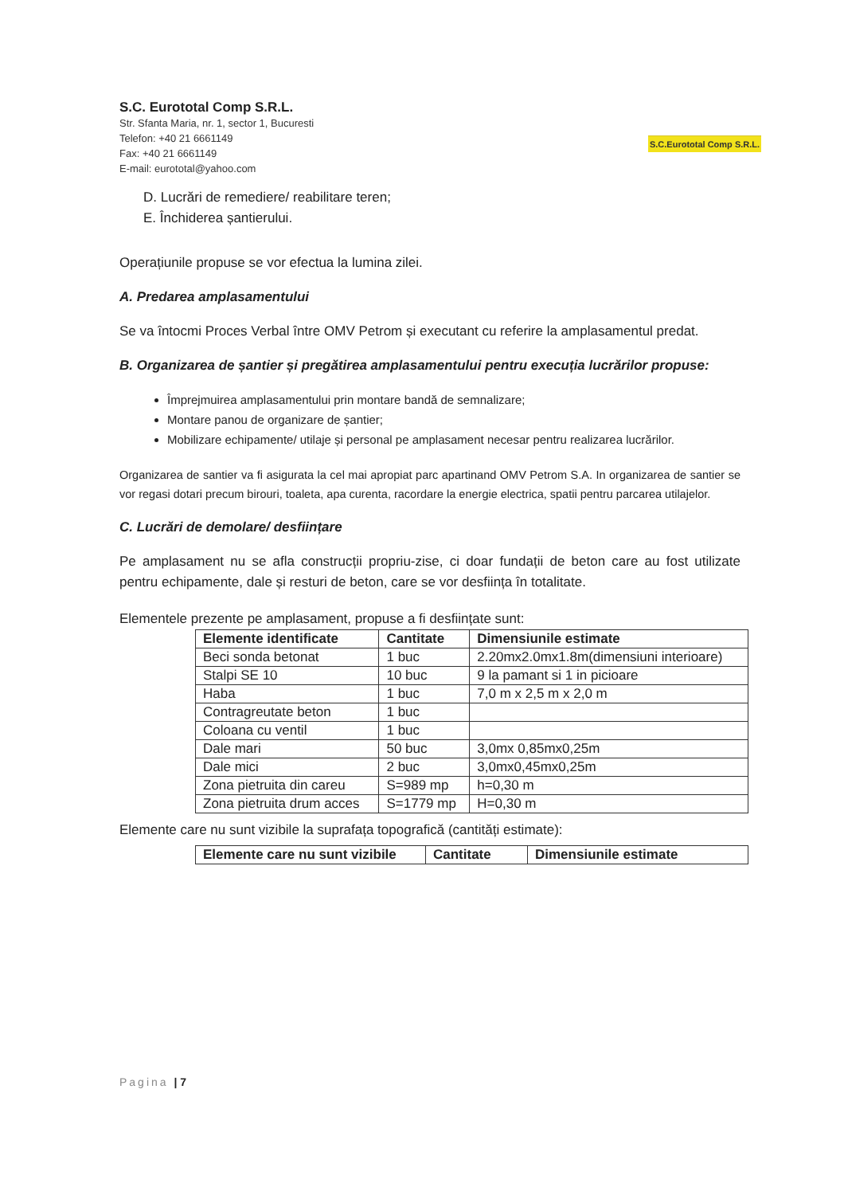S.C. Eurototal Comp S.R.L.
Str. Sfanta Maria, nr. 1, sector 1, Bucuresti
Telefon: +40 21 6661149
Fax: +40 21 6661149
E-mail: eurototal@yahoo.com
S.C.Eurototal Comp S.R.L.
D. Lucrări de remediere/ reabilitare teren;
E. Închiderea șantierului.
Operațiunile propuse se vor efectua la lumina zilei.
A. Predarea amplasamentului
Se va întocmi Proces Verbal între OMV Petrom și executant cu referire la amplasamentul predat.
B. Organizarea de șantier și pregătirea amplasamentului pentru execuția lucrărilor propuse:
Împrejmuirea amplasamentului prin montare bandă de semnalizare;
Montare panou de organizare de șantier;
Mobilizare echipamente/ utilaje și personal pe amplasament necesar pentru realizarea lucrărilor.
Organizarea de santier va fi asigurata la cel mai apropiat parc apartinand OMV Petrom S.A. In organizarea de santier se vor regasi dotari precum birouri, toaleta, apa curenta, racordare la energie electrica, spatii pentru parcarea utilajelor.
C. Lucrări de demolare/ desființare
Pe amplasament nu se afla construcții propriu-zise, ci doar fundații de beton care au fost utilizate pentru echipamente, dale și resturi de beton, care se vor desființa în totalitate.
Elementele prezente pe amplasament, propuse a fi desființate sunt:
| Elemente identificate | Cantitate | Dimensiunile estimate |
| --- | --- | --- |
| Beci sonda betonat | 1 buc | 2.20mx2.0mx1.8m(dimensiuni interioare) |
| Stalpi SE 10 | 10 buc | 9 la pamant si 1 in picioare |
| Haba | 1 buc | 7,0 m x 2,5 m x 2,0 m |
| Contragreutate beton | 1 buc | |
| Coloana cu ventil | 1 buc | |
| Dale mari | 50 buc | 3,0mx 0,85mx0,25m |
| Dale mici | 2 buc | 3,0mx0,45mx0,25m |
| Zona pietruita din careu | S=989 mp | h=0,30 m |
| Zona pietruita drum acces | S=1779 mp | H=0,30 m |
Elemente care nu sunt vizibile la suprafața topografică (cantități estimate):
| Elemente care nu sunt vizibile | Cantitate | Dimensiunile estimate |
| --- | --- | --- |
Pagina | 7